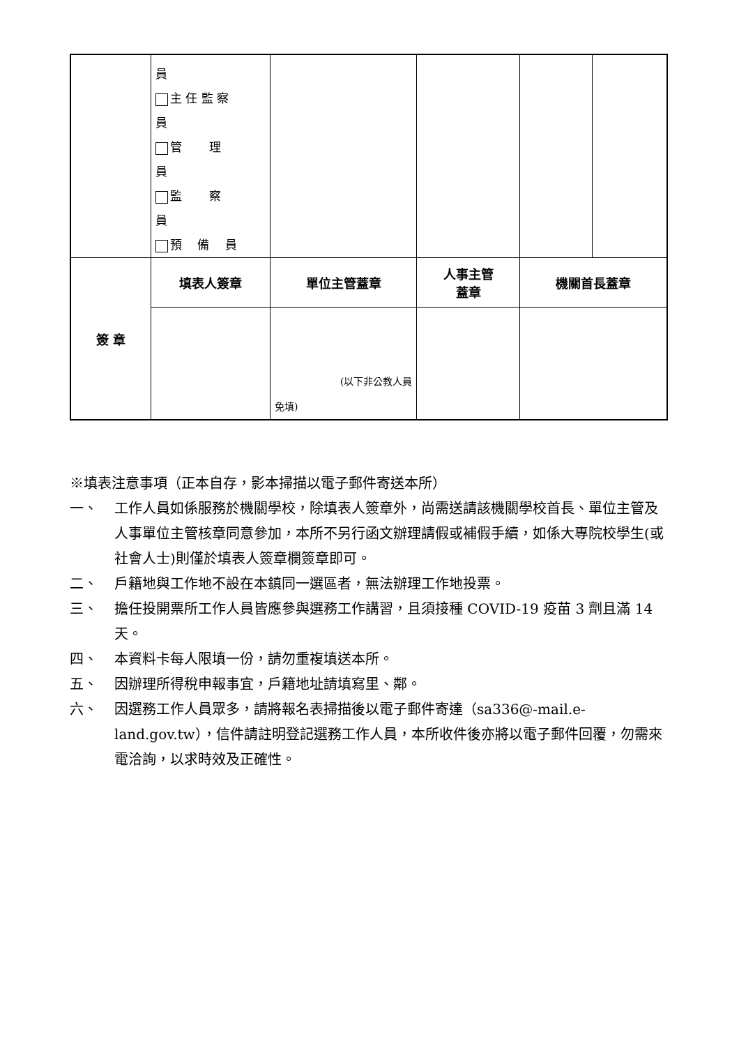| | 員 主 任 監 察 員 管 理 員 監 察 員 預 備 員 | | | | |
| 簽 章 | 填表人簽章 | 單位主管蓋章 | 人事主管 蓋章 | 機關首長蓋章 | |
| | | (以下非公教人員 免填) | | | |
※填表注意事項（正本自存，影本掃描以電子郵件寄送本所）
一、 工作人員如係服務於機關學校，除填表人簽章外，尚需送請該機關學校首長、單位主管及人事單位主管核章同意參加，本所不另行函文辦理請假或補假手續，如係大專院校學生(或社會人士)則僅於填表人簽章欄簽章即可。
二、 戶籍地與工作地不設在本鎮同一選區者，無法辦理工作地投票。
三、 擔任投開票所工作人員皆應參與選務工作講習，且須接種 COVID-19 疫苗 3 劑且滿 14 天。
四、 本資料卡每人限填一份，請勿重複填送本所。
五、 因辦理所得稅申報事宜，戶籍地址請填寫里、鄰。
六、 因選務工作人員眾多，請將報名表掃描後以電子郵件寄達（sa336@-mail.e-land.gov.tw），信件請註明登記選務工作人員，本所收件後亦將以電子郵件回覆，勿需來電洽詢，以求時效及正確性。